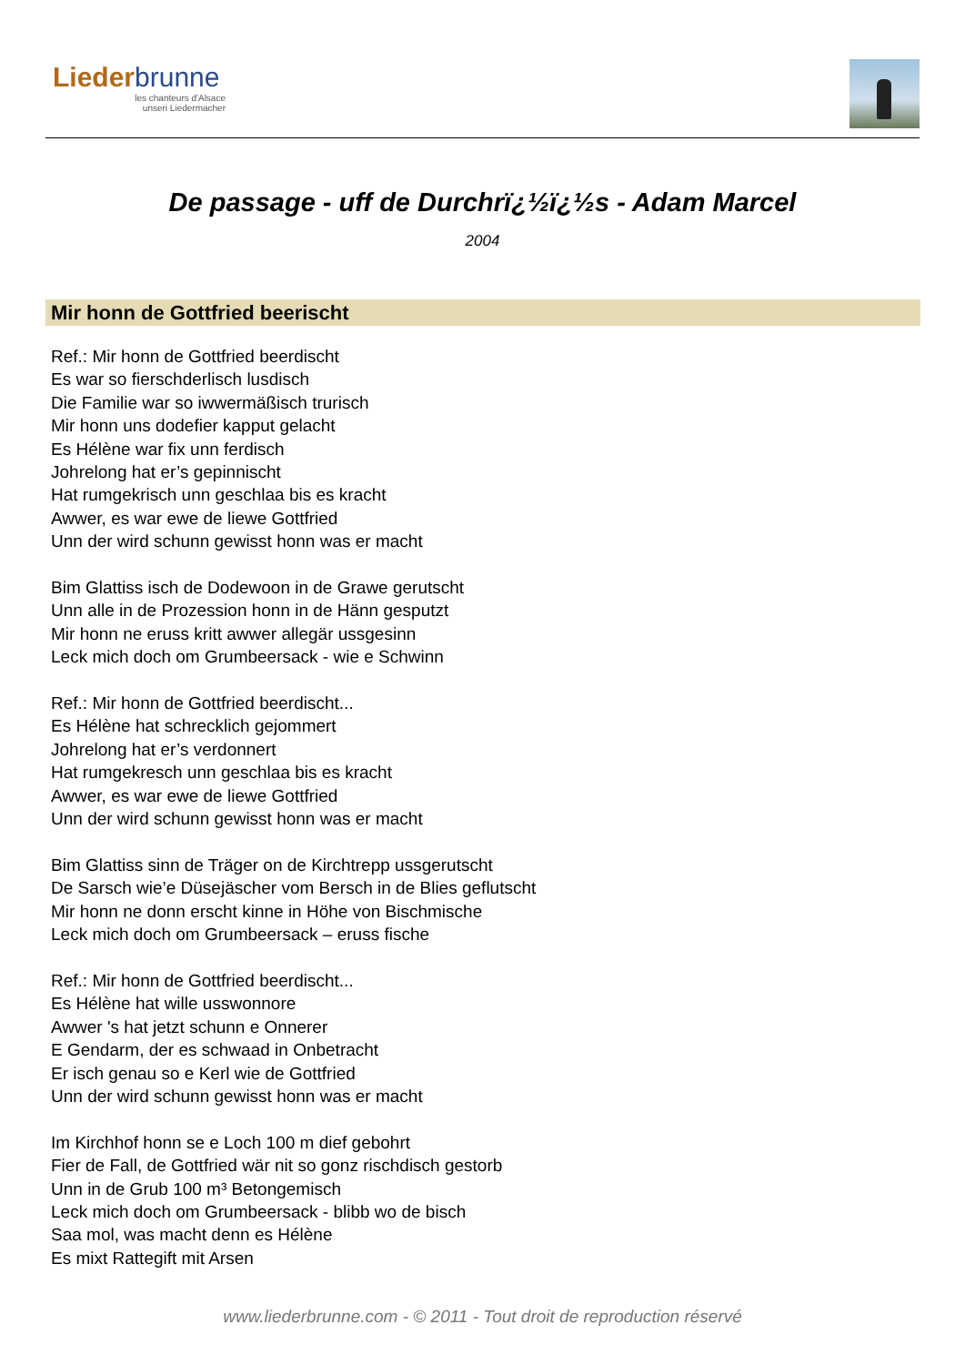Liederbrunne
les chanteurs d'Alsace
unseri Liedermacher
De passage - uff de Durchrï¿½ï¿½s - Adam Marcel
2004
Mir honn de Gottfried beerischt
Ref.: Mir honn de Gottfried beerdischt
Es war so fierschderlisch lusdisch
Die Familie war so iwwermäßisch trurisch
Mir honn uns dodefier kapput gelacht
Es Hélène war fix unn ferdisch
Johrelong hat er’s gepinnischt
Hat rumgekrisch unn geschlaa bis es kracht
Awwer, es war ewe de liewe Gottfried
Unn der wird schunn gewisst honn was er macht
Bim Glattiss isch de Dodewoon in de Grawe gerutscht
Unn alle in de Prozession honn in de Hänn gesputzt
Mir honn ne eruss kritt awwer allegär ussgesinn
Leck mich doch om Grumbeersack - wie e Schwinn
Ref.: Mir honn de Gottfried beerdischt...
Es Hélène hat schrecklich gejommert
Johrelong hat er’s verdonnert
Hat rumgekresch unn geschlaa bis es kracht
Awwer, es war ewe de liewe Gottfried
Unn der wird schunn gewisst honn was er macht
Bim Glattiss sinn de Träger on de Kirchtrepp ussgerutscht
De Sarsch wie’e Düsejäscher vom Bersch in de Blies geflutscht
Mir honn ne donn erscht kinne in Höhe von Bischmische
Leck mich doch om Grumbeersack – eruss fische
Ref.: Mir honn de Gottfried beerdischt...
Es Hélène hat wille usswonnore
Awwer 's hat jetzt schunn e Onnerer
E Gendarm, der es schwaad in Onbetracht
Er isch genau so e Kerl wie de Gottfried
Unn der wird schunn gewisst honn was er macht
Im Kirchhof honn se e Loch 100 m dief gebohrt
Fier de Fall, de Gottfried wär nit so gonz rischdisch gestorb
Unn in de Grub 100 m³ Betongemisch
Leck mich doch om Grumbeersack - blibb wo de bisch
Saa mol, was macht denn es Hélène
Es mixt Rattegift mit Arsen
www.liederbrunne.com - © 2011 - Tout droit de reproduction réservé